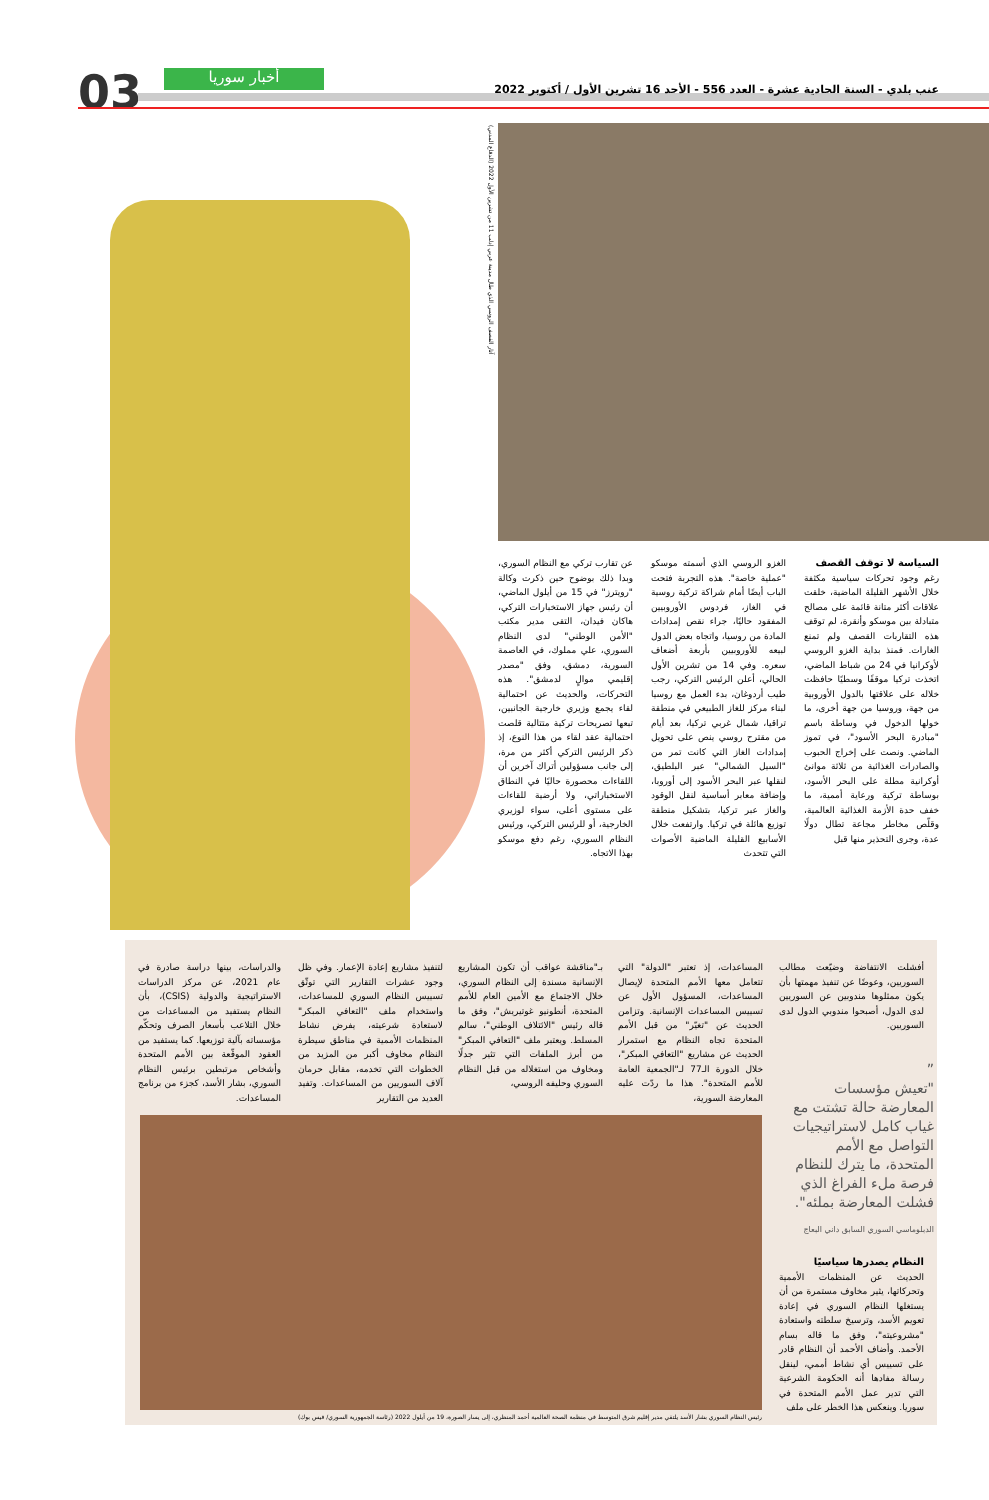03 أخبار سوريا
عنب بلدي - السنة الحادية عشرة - العدد 556 - الأحد 16 تشرين الأول / أكتوبر 2022
آثار القصف الروسي الذي طال مدينة عربي إدلب 11 من تشرين الأول 2022 (الدفاع المدني)
السياسة لا توقف القصف
رغم وجود تحركات سياسية مكثفة خلال الأشهر القليلة الماضية، خلقت علاقات أكثر متانة قائمة على مصالح متبادلة بين موسكو وأنقرة، لم توقف هذه التقاربات القصف ولم تمنع الغارات. فمنذ بداية الغزو الروسي لأوكرانيا في 24 من شباط الماضي، اتخذت تركيا موقفًا وسطيًا حافظت خلاله على علاقتها بالدول الأوروبية من جهة، وروسيا من جهة أخرى، ما خولها الدخول في وساطة باسم "مبادرة البحر الأسود"، في تموز الماضي. ونصت على إخراج الحبوب والصادرات الغذائية من ثلاثة موانئ أوكرانية مطلة على البحر الأسود، بوساطة تركية ورعاية أممية، ما خفف حدة الأزمة الغذائية العالمية، وقلّص مخاطر مجاعة تطال دولًا عدة، وجرى التحذير منها قبل
الغزو الروسي الذي أسمته موسكو "عملية خاصة". هذه التجربة فتحت الباب أيضًا أمام شراكة تركية روسية في الغاز، فردوس الأوروبيين المفقود حاليًا، جراء نقص إمدادات المادة من روسيا، واتجاه بعض الدول لبيعه للأوروبيين بأربعة أضعاف سعره. وفي 14 من تشرين الأول الحالي، أعلن الرئيس التركي، رجب طيب أردوغان، بدء العمل مع روسيا لبناء مركز للغاز الطبيعي في منطقة تراقيا، شمال غربي تركيا، بعد أيام من مقترح روسي ينص على تحويل إمدادات الغاز التي كانت تمر من "السيل الشمالي" عبر البلطيق، لنقلها عبر البحر الأسود إلى أوروبا، وإضافة معابر أساسية لنقل الوقود والغاز عبر تركيا، بتشكيل منطقة توزيع هائلة في تركيا. وارتفعت خلال الأسابيع القليلة الماضية الأصوات التي تتحدث
عن تقارب تركي مع النظام السوري، وبدا ذلك بوضوح حين ذكرت وكالة "رويترز" في 15 من أيلول الماضي، أن رئيس جهاز الاستخبارات التركي، هاكان فيدان، التقى مدير مكتب "الأمن الوطني" لدى النظام السوري، علي مملوك، في العاصمة السورية، دمشق، وفق "مصدر إقليمي موالٍ لدمشق". هذه التحركات، والحديث عن احتمالية لقاء يجمع وزيري خارجية الجانبين، تبعها تصريحات تركية متتالية قلصت احتمالية عقد لقاء من هذا النوع، إذ ذكر الرئيس التركي أكثر من مرة، إلى جانب مسؤولين أتراك آخرين أن اللقاءات محصورة حاليًا في النطاق الاستخباراتي، ولا أرضية للقاءات على مستوى أعلى، سواء لوزيري الخارجية، أو للرئيس التركي، ورئيس النظام السوري، رغم دفع موسكو بهذا الاتجاه.
أفشلت الانتفاضة وضيّعت مطالب السوريين، وعوضًا عن تنفيذ مهمتها بأن يكون ممثلوها مندوبين عن السوريين لدى الدول، أصبحوا مندوبي الدول لدى السوريين.
”
"تعيش مؤسسات المعارضة حالة تشتت مع غياب كامل لاستراتيجيات التواصل مع الأمم المتحدة، ما يترك للنظام فرصة ملء الفراغ الذي فشلت المعارضة بملئه".
الدبلوماسي السوري السابق داني البعاج
النظام يصدرها سياسيًا
الحديث عن المنظمات الأممية وتحركاتها، يثير مخاوف مستمرة من أن يستغلها النظام السوري في إعادة تعويم الأسد، وترسيخ سلطته واستعادة "مشروعيته"، وفق ما قاله بسام الأحمد. وأضاف الأحمد أن النظام قادر على تسييس أي نشاط أممي، لينقل رسالة مفادها أنه الحكومة الشرعية التي تدير عمل الأمم المتحدة في سوريا. وينعكس هذا الخطر على ملف
المساعدات، إذ تعتبر "الدولة" التي تتعامل معها الأمم المتحدة لإيصال المساعدات، المسؤول الأول عن تسييس المساعدات الإنسانية. وتزامن الحديث عن "تغيّر" من قبل الأمم المتحدة تجاه النظام مع استمرار الحديث عن مشاريع "التعافي المبكر"، خلال الدورة الـ77 لـ"الجمعية العامة للأمم المتحدة". هذا ما ردّت عليه المعارضة السورية،
بـ"مناقشة عواقب أن تكون المشاريع الإنسانية مسندة إلى النظام السوري، خلال الاجتماع مع الأمين العام للأمم المتحدة، أنطونيو غوتيريش"، وفق ما قاله رئيس "الائتلاف الوطني"، سالم المسلط. ويعتبر ملف "التعافي المبكر" من أبرز الملفات التي تثير جدلًا ومخاوف من استغلاله من قبل النظام السوري وحليفه الروسي،
لتنفيذ مشاريع إعادة الإعمار. وفي ظل وجود عشرات التقارير التي توثّق تسييس النظام السوري للمساعدات، واستخدام ملف "التعافي المبكر" لاستعادة شرعيته، يفرض نشاط المنظمات الأممية في مناطق سيطرة النظام مخاوف أكبر من المزيد من الخطوات التي تخدمه، مقابل حرمان آلاف السوريين من المساعدات. وتفيد العديد من التقارير
والدراسات، بينها دراسة صادرة في عام 2021، عن مركز الدراسات الاستراتيجية والدولية (CSIS)، بأن النظام يستفيد من المساعدات من خلال التلاعب بأسعار الصرف وتحكّم مؤسساته بآلية توزيعها. كما يستفيد من العقود الموقّعة بين الأمم المتحدة وأشخاص مرتبطين برئيس النظام السوري، بشار الأسد، كجزء من برنامج المساعدات.
رئيس النظام السوري بشار الأسد يلتقي مدير إقليم شرق المتوسط في منظمة الصحة العالمية أحمد المنظري، إلى يسار الصورة، 19 من أيلول 2022 (رئاسة الجمهورية السوري/ فيس بوك)